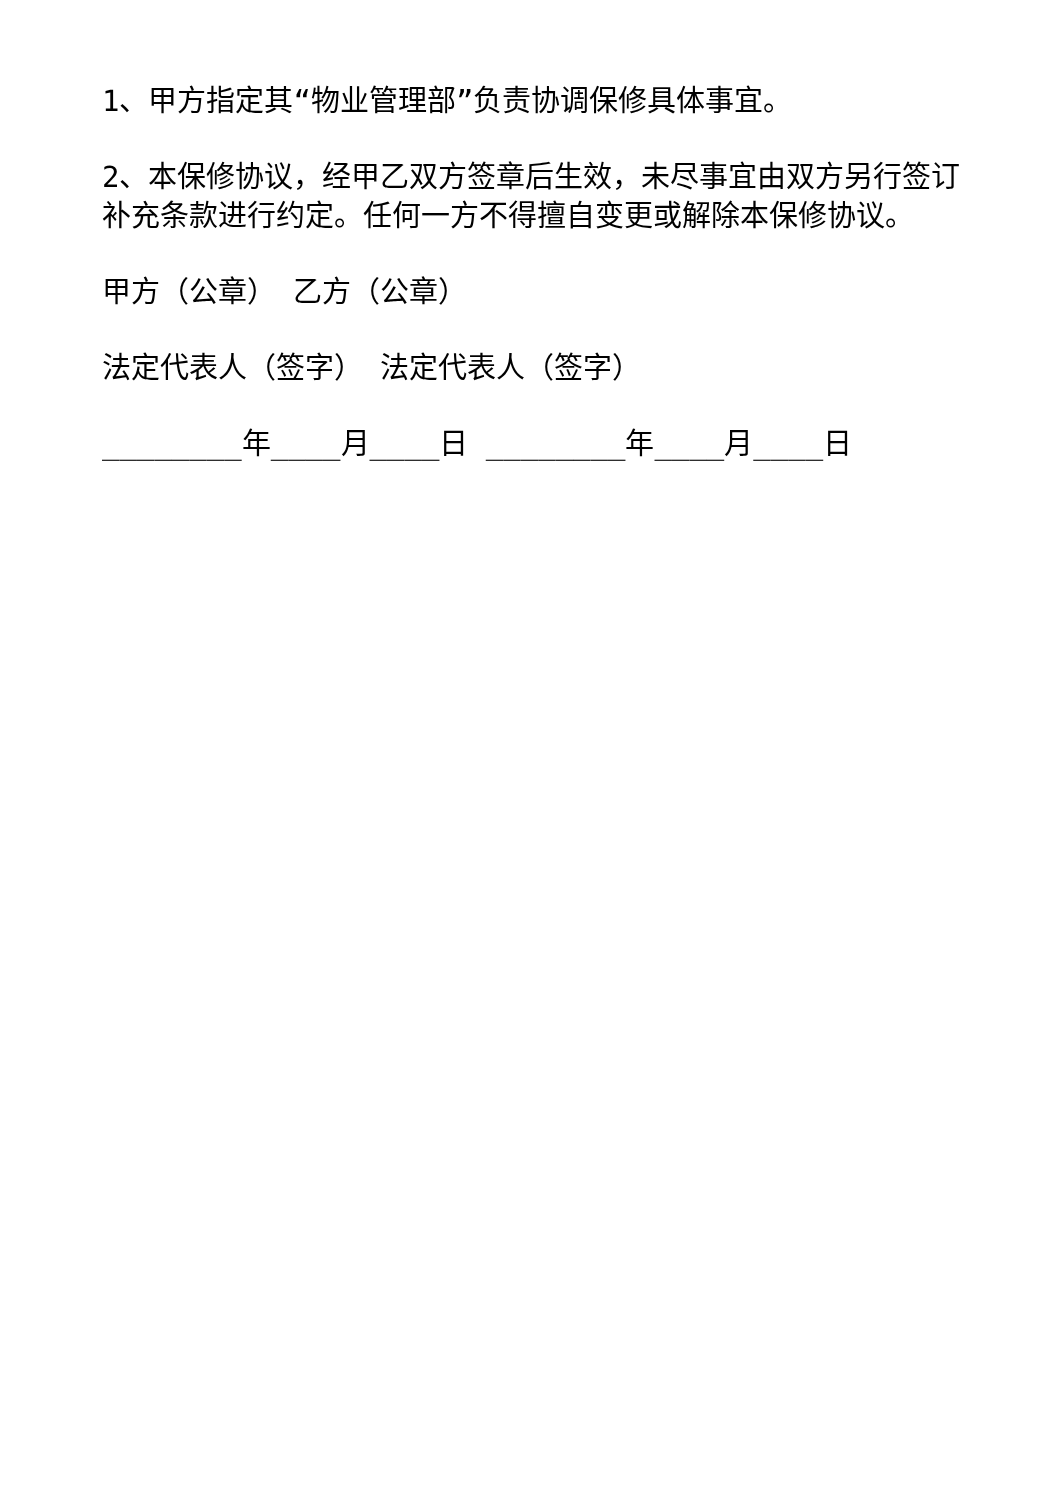1、甲方指定其“物业管理部”负责协调保修具体事宜。
2、本保修协议，经甲乙双方签章后生效，未尽事宜由双方另行签订补充条款进行约定。任何一方不得擅自变更或解除本保修协议。
甲方（公章） 乙方（公章）
法定代表人（签字） 法定代表人（签字）
________年____月____日 ________年____月____日